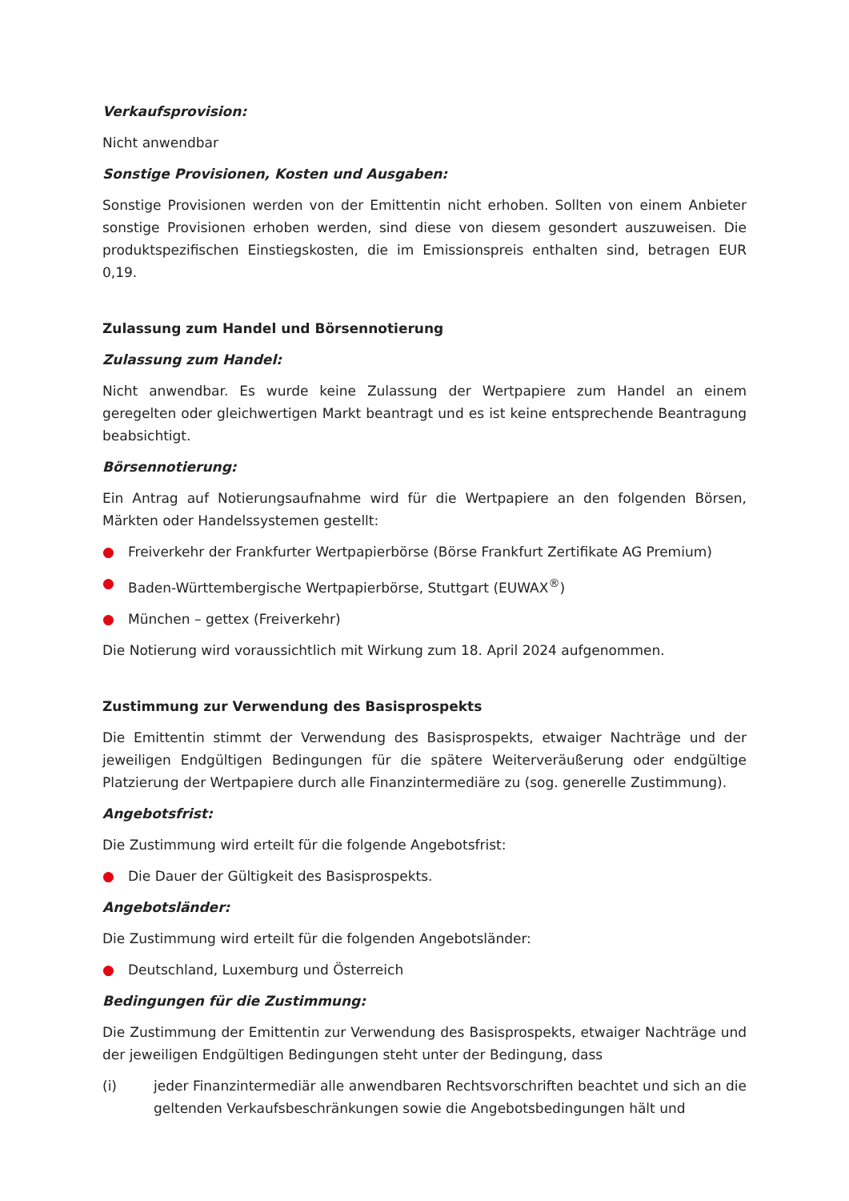Verkaufsprovision:
Nicht anwendbar
Sonstige Provisionen, Kosten und Ausgaben:
Sonstige Provisionen werden von der Emittentin nicht erhoben. Sollten von einem Anbieter sonstige Provisionen erhoben werden, sind diese von diesem gesondert auszuweisen. Die produktspezifischen Einstiegskosten, die im Emissionspreis enthalten sind, betragen EUR 0,19.
Zulassung zum Handel und Börsennotierung
Zulassung zum Handel:
Nicht anwendbar. Es wurde keine Zulassung der Wertpapiere zum Handel an einem geregelten oder gleichwertigen Markt beantragt und es ist keine entsprechende Beantragung beabsichtigt.
Börsennotierung:
Ein Antrag auf Notierungsaufnahme wird für die Wertpapiere an den folgenden Börsen, Märkten oder Handelssystemen gestellt:
● Freiverkehr der Frankfurter Wertpapierbörse (Börse Frankfurt Zertifikate AG Premium)
● Baden-Württembergische Wertpapierbörse, Stuttgart (EUWAX<sup>®</sup>)
● München – gettex (Freiverkehr)
Die Notierung wird voraussichtlich mit Wirkung zum 18. April 2024 aufgenommen.
Zustimmung zur Verwendung des Basisprospekts
Die Emittentin stimmt der Verwendung des Basisprospekts, etwaiger Nachträge und der jeweiligen Endgültigen Bedingungen für die spätere Weiterveräußerung oder endgültige Platzierung der Wertpapiere durch alle Finanzintermediäre zu (sog. generelle Zustimmung).
Angebotsfrist:
Die Zustimmung wird erteilt für die folgende Angebotsfrist:
● Die Dauer der Gültigkeit des Basisprospekts.
Angebotsländer:
Die Zustimmung wird erteilt für die folgenden Angebotsländer:
● Deutschland, Luxemburg und Österreich
Bedingungen für die Zustimmung:
Die Zustimmung der Emittentin zur Verwendung des Basisprospekts, etwaiger Nachträge und der jeweiligen Endgültigen Bedingungen steht unter der Bedingung, dass
(i) jeder Finanzintermediär alle anwendbaren Rechtsvorschriften beachtet und sich an die geltenden Verkaufsbeschränkungen sowie die Angebotsbedingungen hält und